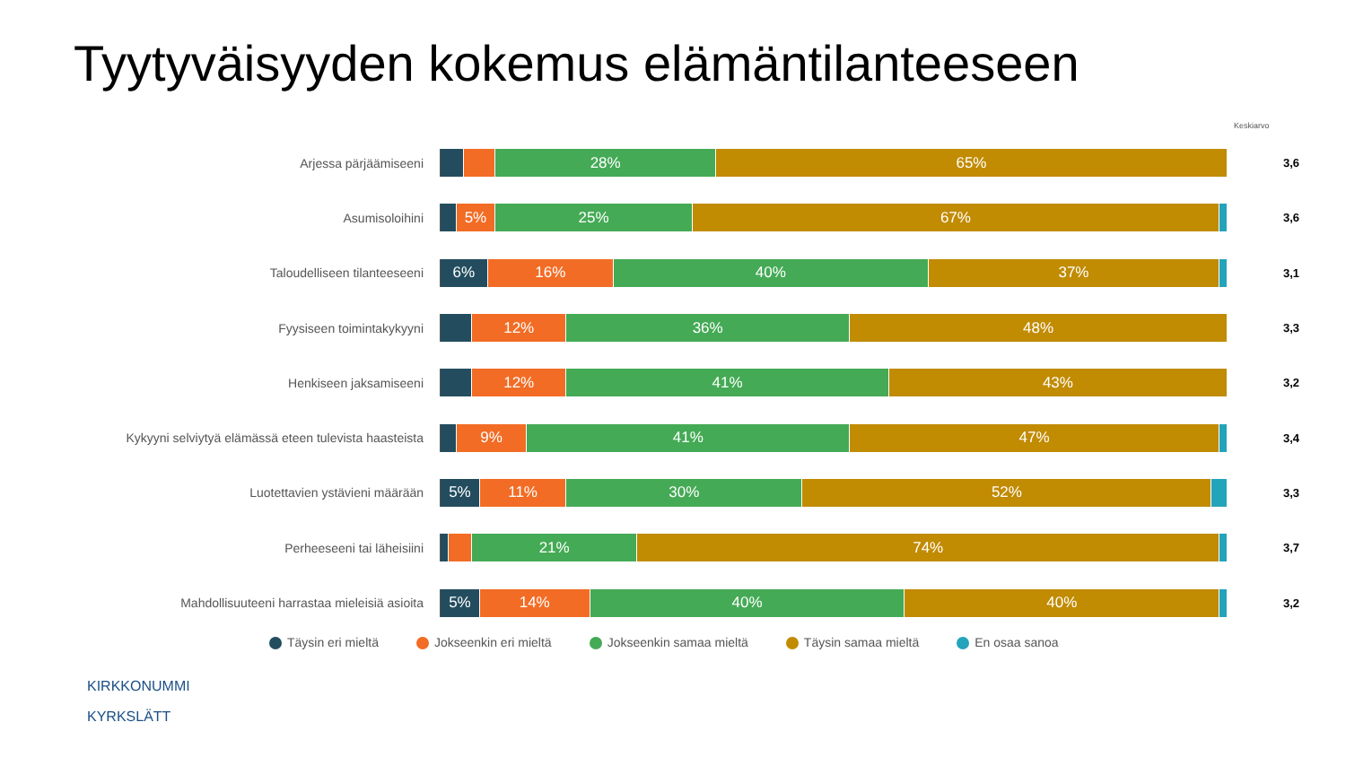Tyytyväisyyden kokemus elämäntilanteeseen
Keskiarvo
Arjessa pärjäämiseeni
28% 65%
3,6
Asumisoloihini
5% 25% 67%
3,6
Taloudelliseen tilanteeseeni
6% 16% 40% 37%
3,1
Fyysiseen toimintakykyyni
12% 36% 48%
3,3
Henkiseen jaksamiseeni
12% 41% 43%
3,2
Kykyyni selviytyä elämässä eteen tulevista haasteista
9% 41% 47%
3,4
Luotettavien ystävieni määrään
5% 11% 30% 52%
3,3
Perheeseeni tai läheisiini
21% 74%
3,7
Mahdollisuuteeni harrastaa mieleisiä asioita
5% 14% 40% 40%
3,2
Täysin eri mieltä Jokseenkin eri mieltä Jokseenkin samaa mieltä Täysin samaa mieltä En osaa sanoa
KIRKKONUMMI
KYRKSLÄTT